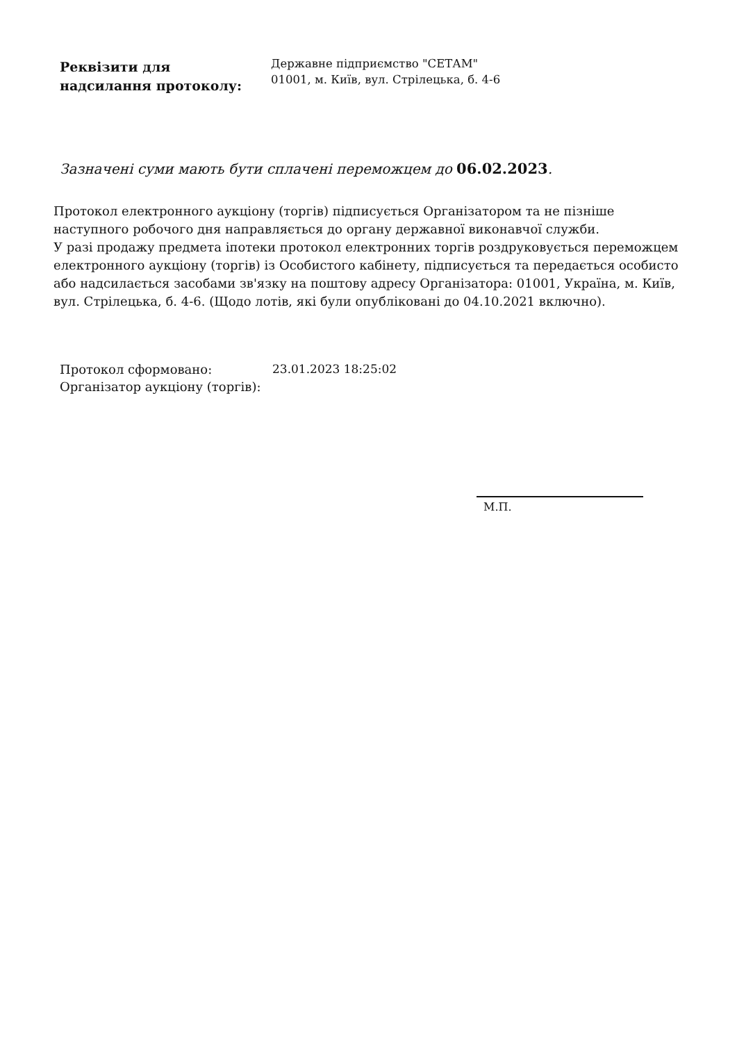Реквізити для
надсилання протоколу:
Державне підприємство "СЕТАМ"
01001, м. Київ, вул. Стрілецька, б. 4-6
Зазначені суми мають бути сплачені переможцем до 06.02.2023.
Протокол електронного аукціону (торгів) підписується Організатором та не пізніше наступного робочого дня направляється до органу державної виконавчої служби.
У разі продажу предмета іпотеки протокол електронних торгів роздруковується переможцем електронного аукціону (торгів) із Особистого кабінету, підписується та передається особисто або надсилається засобами зв'язку на поштову адресу Організатора: 01001, Україна, м. Київ, вул. Стрілецька, б. 4-6. (Щодо лотів, які були опубліковані до 04.10.2021 включно).
Протокол сформовано:
Організатор аукціону (торгів):
23.01.2023 18:25:02
М.П.